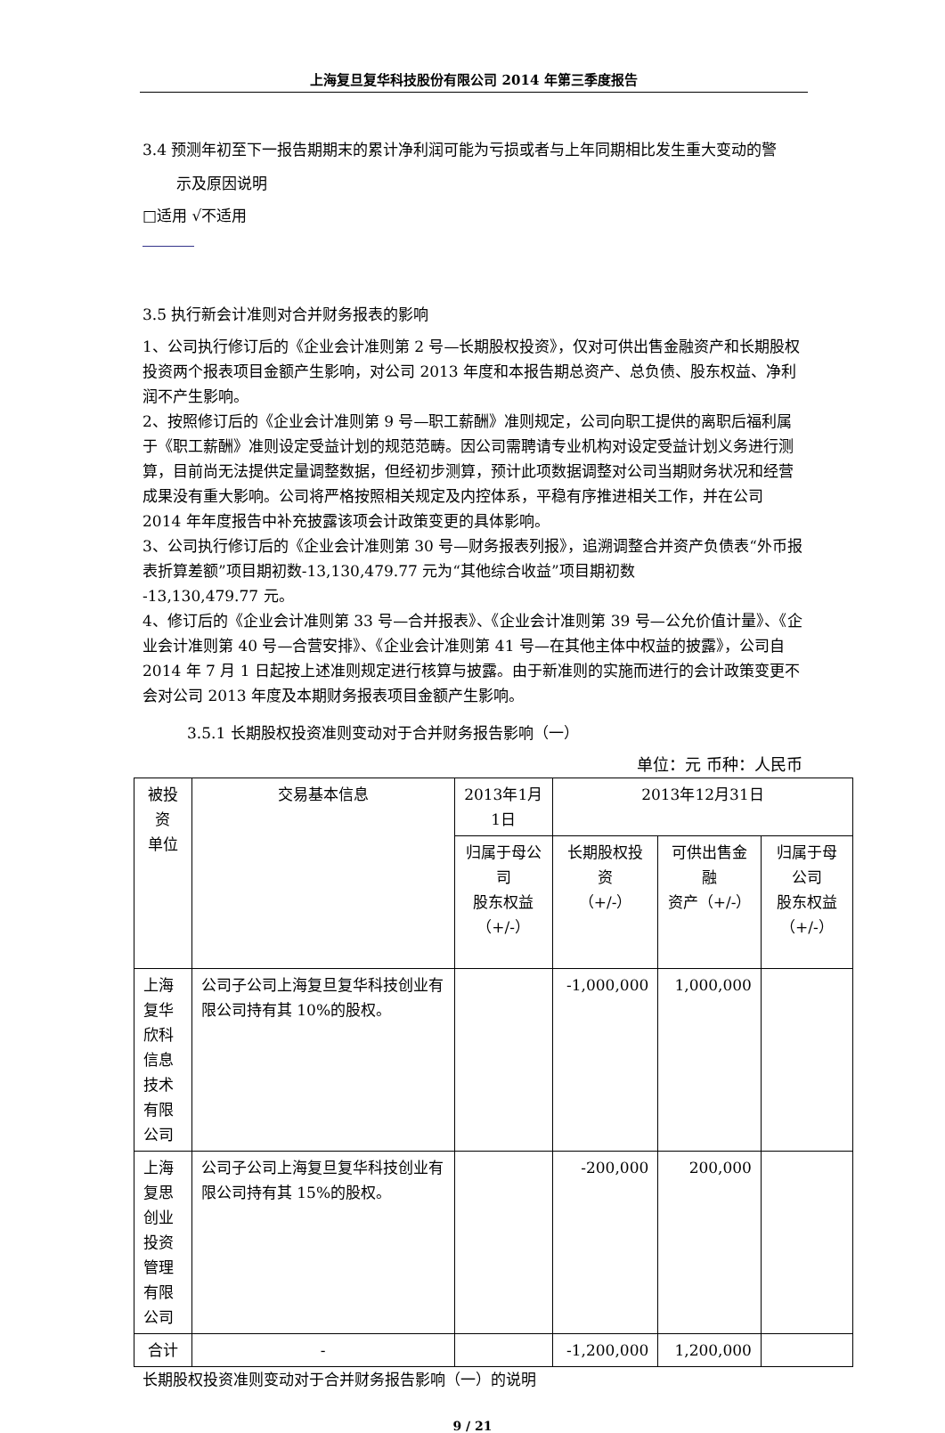上海复旦复华科技股份有限公司 2014 年第三季度报告
3.4 预测年初至下一报告期期末的累计净利润可能为亏损或者与上年同期相比发生重大变动的警
示及原因说明
□适用 √不适用
3.5 执行新会计准则对合并财务报表的影响
1、公司执行修订后的《企业会计准则第 2 号—长期股权投资》，仅对可供出售金融资产和长期股权投资两个报表项目金额产生影响，对公司 2013 年度和本报告期总资产、总负债、股东权益、净利润不产生影响。
2、按照修订后的《企业会计准则第 9 号—职工薪酬》准则规定，公司向职工提供的离职后福利属于《职工薪酬》准则设定受益计划的规范范畴。因公司需聘请专业机构对设定受益计划义务进行测算，目前尚无法提供定量调整数据，但经初步测算，预计此项数据调整对公司当期财务状况和经营成果没有重大影响。公司将严格按照相关规定及内控体系，平稳有序推进相关工作，并在公司 2014 年年度报告中补充披露该项会计政策变更的具体影响。
3、公司执行修订后的《企业会计准则第 30 号—财务报表列报》，追溯调整合并资产负债表“外币报表折算差额”项目期初数-13,130,479.77 元为“其他综合收益”项目期初数
-13,130,479.77 元。
4、修订后的《企业会计准则第 33 号—合并报表》、《企业会计准则第 39 号—公允价值计量》、《企业会计准则第 40 号—合营安排》、《企业会计准则第 41 号—在其他主体中权益的披露》，公司自 2014 年 7 月 1 日起按上述准则规定进行核算与披露。由于新准则的实施而进行的会计政策变更不会对公司 2013 年度及本期财务报表项目金额产生影响。
3.5.1 长期股权投资准则变动对于合并财务报告影响（一）
单位：元 币种：人民币
| 被投资 单位 | 交易基本信息 | 2013年1月1日 | 2013年12月31日 | | |
| --- | --- | --- | --- | --- | --- |
| | | 归属于母公司 股东权益 （+/-） | 长期股权投资 （+/-） | 可供出售金融 资产（+/-） | 归属于母公司 股东权益 （+/-） |
| 上海复华 欣科信息 技术有限 公司 | 公司子公司上海复旦复华科技创业有限公司持有其 10%的股权。 | | -1,000,000 | 1,000,000 | |
| 上海复思 创业投资 管理有限 公司 | 公司子公司上海复旦复华科技创业有限公司持有其 15%的股权。 | | -200,000 | 200,000 | |
| 合计 | - | | -1,200,000 | 1,200,000 | |
长期股权投资准则变动对于合并财务报告影响（一）的说明
9 / 21